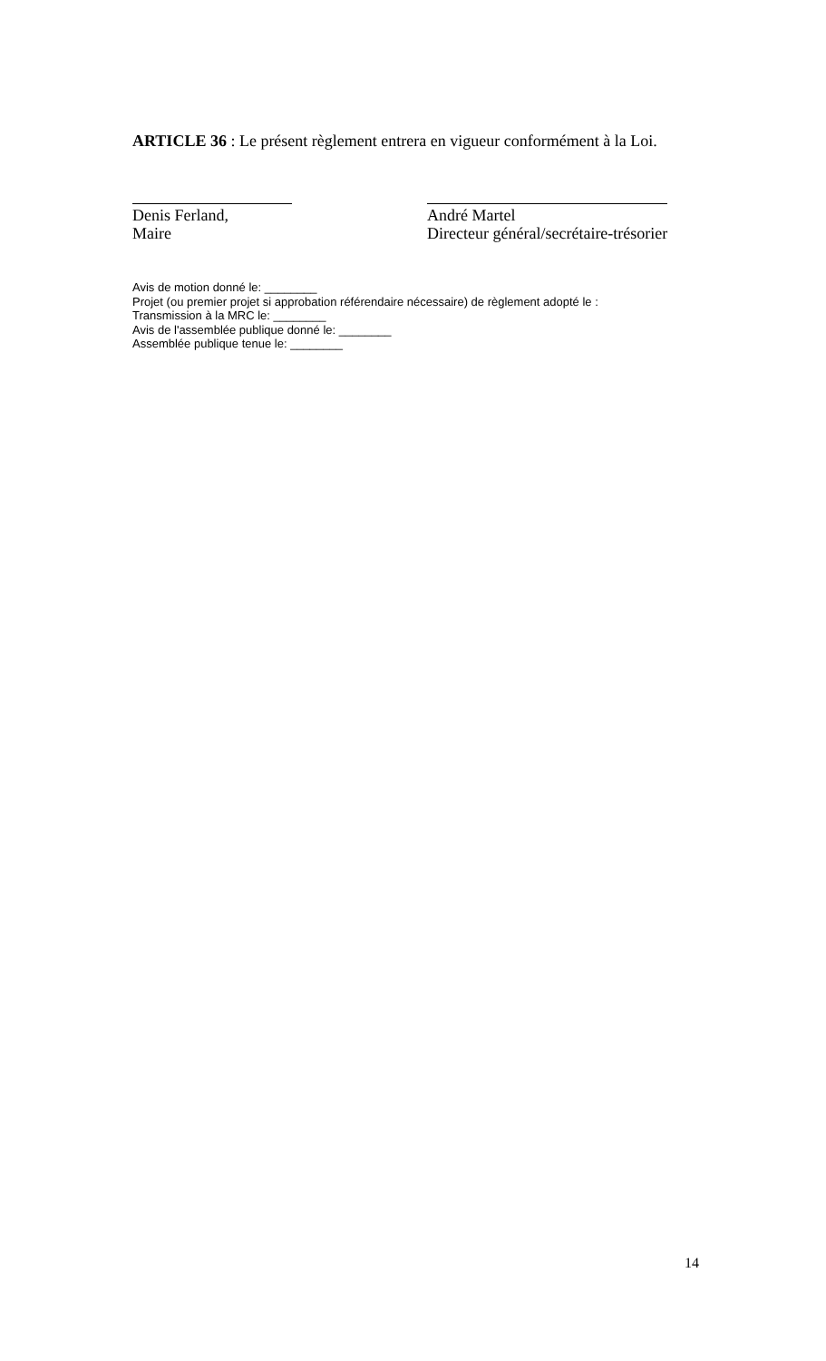ARTICLE 36 : Le présent règlement entrera en vigueur conformément à la Loi.
Denis Ferland,
Maire
André Martel
Directeur général/secrétaire-trésorier
Avis de motion donné le: ________
Projet (ou premier projet si approbation référendaire nécessaire) de règlement adopté le :
Transmission à la MRC le: ________
Avis de l'assemblée publique donné le: ________
Assemblée publique tenue le: ________
14